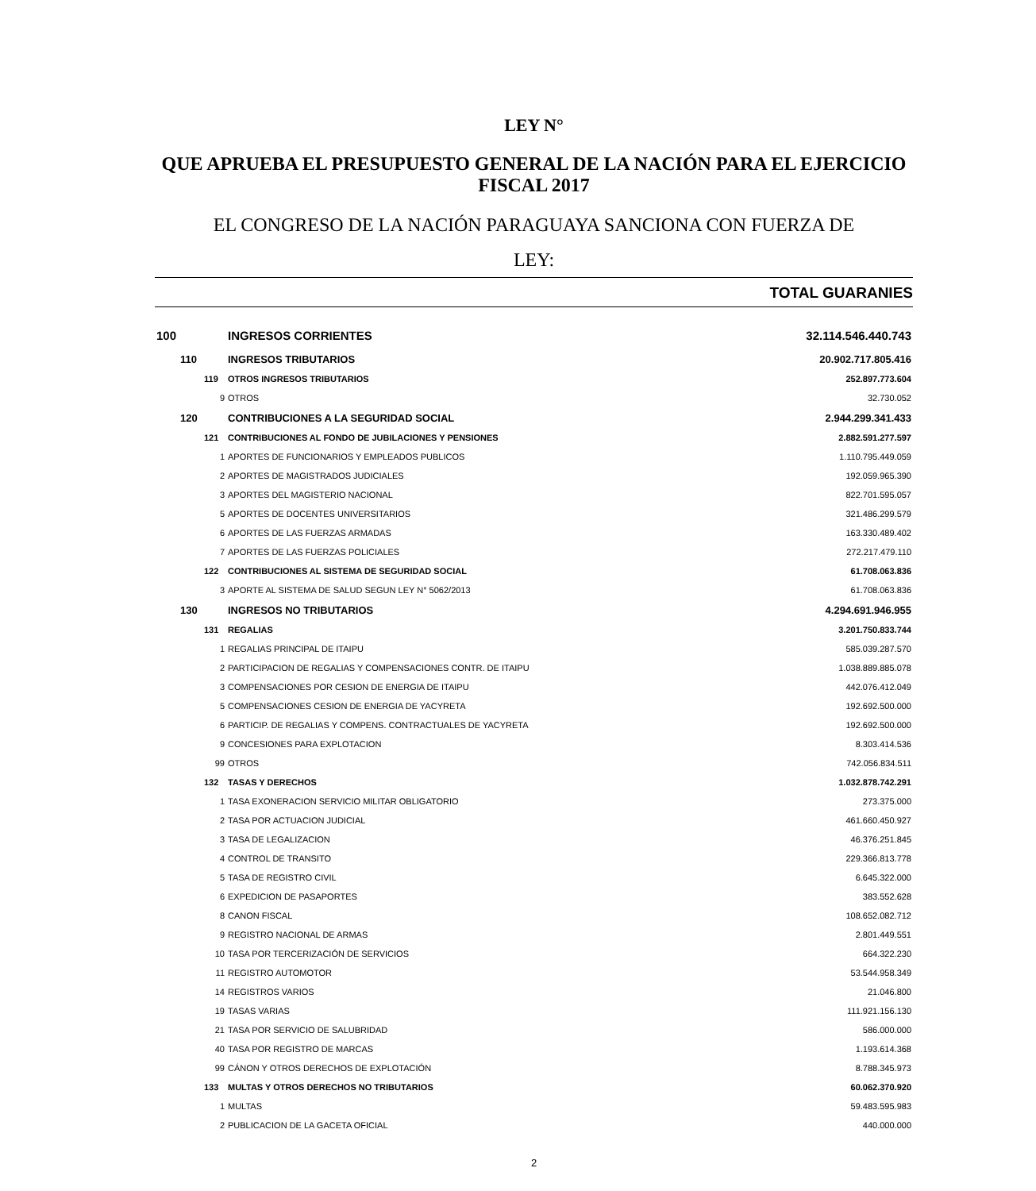LEY N°
QUE APRUEBA EL PRESUPUESTO GENERAL DE LA NACIÓN PARA EL EJERCICIO FISCAL 2017
EL CONGRESO DE LA NACIÓN PARAGUAYA SANCIONA CON FUERZA DE
LEY:
TOTAL GUARANIES
| 100 | | | INGRESOS CORRIENTES | 32.114.546.440.743 |
| | 110 | | INGRESOS TRIBUTARIOS | 20.902.717.805.416 |
| | | 119 | OTROS INGRESOS TRIBUTARIOS | 252.897.773.604 |
| 9 | | | OTROS | 32.730.052 |
| | 120 | | CONTRIBUCIONES A LA SEGURIDAD SOCIAL | 2.944.299.341.433 |
| | | 121 | CONTRIBUCIONES AL FONDO DE JUBILACIONES Y PENSIONES | 2.882.591.277.597 |
| 1 | | | APORTES DE FUNCIONARIOS Y EMPLEADOS PUBLICOS | 1.110.795.449.059 |
| 2 | | | APORTES DE MAGISTRADOS JUDICIALES | 192.059.965.390 |
| 3 | | | APORTES DEL MAGISTERIO NACIONAL | 822.701.595.057 |
| 5 | | | APORTES DE DOCENTES UNIVERSITARIOS | 321.486.299.579 |
| 6 | | | APORTES DE LAS FUERZAS ARMADAS | 163.330.489.402 |
| 7 | | | APORTES DE LAS FUERZAS POLICIALES | 272.217.479.110 |
| | | 122 | CONTRIBUCIONES AL SISTEMA DE SEGURIDAD SOCIAL | 61.708.063.836 |
| 3 | | | APORTE AL SISTEMA DE SALUD SEGUN LEY N° 5062/2013 | 61.708.063.836 |
| | 130 | | INGRESOS NO TRIBUTARIOS | 4.294.691.946.955 |
| | | 131 | REGALIAS | 3.201.750.833.744 |
| 1 | | | REGALIAS PRINCIPAL DE ITAIPU | 585.039.287.570 |
| 2 | | | PARTICIPACION DE REGALIAS Y COMPENSACIONES CONTR. DE ITAIPU | 1.038.889.885.078 |
| 3 | | | COMPENSACIONES POR CESION DE ENERGIA DE ITAIPU | 442.076.412.049 |
| 5 | | | COMPENSACIONES CESION DE ENERGIA DE YACYRETA | 192.692.500.000 |
| 6 | | | PARTICIP. DE REGALIAS Y COMPENS. CONTRACTUALES DE YACYRETA | 192.692.500.000 |
| 9 | | | CONCESIONES PARA EXPLOTACION | 8.303.414.536 |
| 99 | | | OTROS | 742.056.834.511 |
| | | 132 | TASAS Y DERECHOS | 1.032.878.742.291 |
| 1 | | | TASA EXONERACION SERVICIO MILITAR OBLIGATORIO | 273.375.000 |
| 2 | | | TASA POR ACTUACION JUDICIAL | 461.660.450.927 |
| 3 | | | TASA DE LEGALIZACION | 46.376.251.845 |
| 4 | | | CONTROL DE TRANSITO | 229.366.813.778 |
| 5 | | | TASA DE REGISTRO CIVIL | 6.645.322.000 |
| 6 | | | EXPEDICION DE PASAPORTES | 383.552.628 |
| 8 | | | CANON FISCAL | 108.652.082.712 |
| 9 | | | REGISTRO NACIONAL DE ARMAS | 2.801.449.551 |
| 10 | | | TASA POR TERCERIZACIÓN DE SERVICIOS | 664.322.230 |
| 11 | | | REGISTRO AUTOMOTOR | 53.544.958.349 |
| 14 | | | REGISTROS VARIOS | 21.046.800 |
| 19 | | | TASAS VARIAS | 111.921.156.130 |
| 21 | | | TASA POR SERVICIO DE SALUBRIDAD | 586.000.000 |
| 40 | | | TASA POR REGISTRO DE MARCAS | 1.193.614.368 |
| 99 | | | CÁNON Y OTROS DERECHOS DE EXPLOTACIÓN | 8.788.345.973 |
| | | 133 | MULTAS Y OTROS DERECHOS NO TRIBUTARIOS | 60.062.370.920 |
| 1 | | | MULTAS | 59.483.595.983 |
| 2 | | | PUBLICACION DE LA GACETA OFICIAL | 440.000.000 |
2